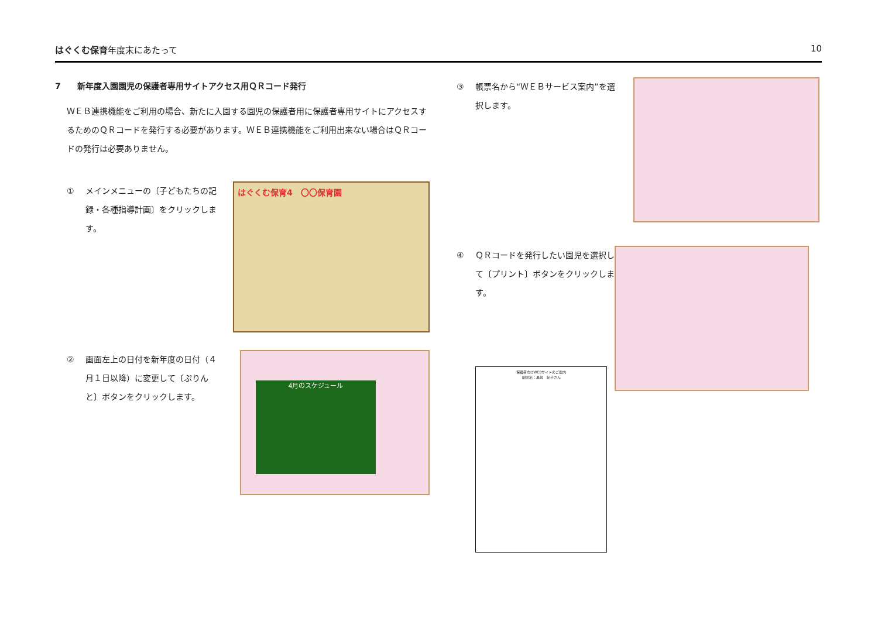はぐくむ保育年度末にあたって 10
7　　新年度入園園児の保護者専用サイトアクセス用ＱＲコード発行
ＷＥＢ連携機能をご利用の場合、新たに入園する園児の保護者用に保護者専用サイトにアクセスするためのＱＲコードを発行する必要があります。ＷＥＢ連携機能をご利用出来ない場合はＱＲコードの発行は必要ありません。
① メインメニューの〔子どもたちの記録・各種指導計画〕をクリックします。
はぐくむ保育4　〇〇保育園
② 画面左上の日付を新年度の日付（４月１日以降）に変更して〔ぷりんと〕ボタンをクリックします。
4月のスケジュール
③ 帳票名から“ＷＥＢサービス案内”を選択します。
④ ＱＲコードを発行したい園児を選択して〔プリント〕ボタンをクリックします。
保護者向けWEBサイトのご案内
園児名：黒崎　紀子さん